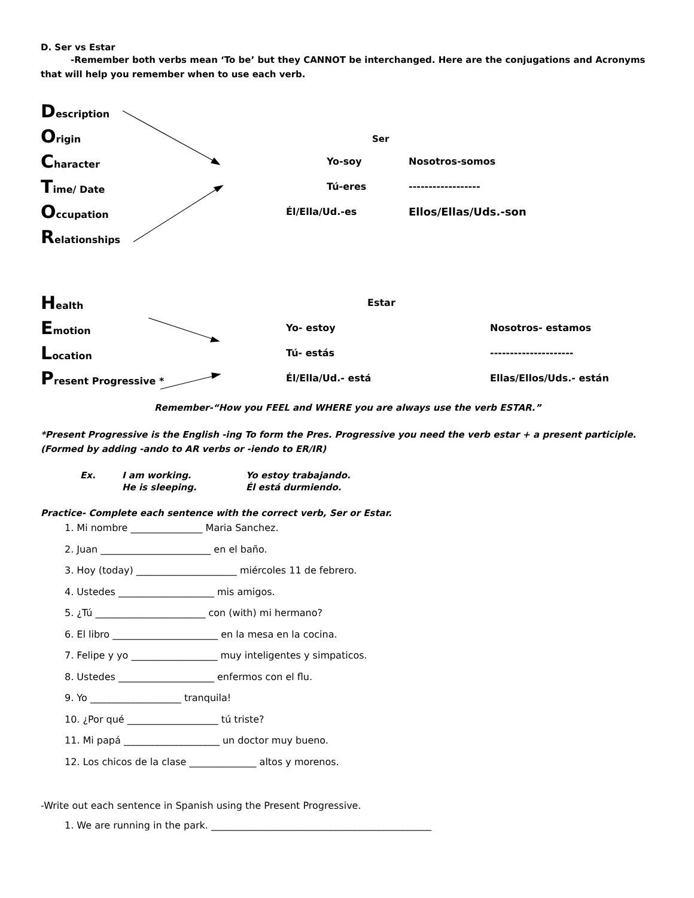D. Ser vs Estar
-Remember both verbs mean ‘To be’ but they CANNOT be interchanged. Here are the conjugations and Acronyms that will help you remember when to use each verb.
| D escription | | |
| O rigin | | |
| C haracter | Yo-soy | Nosotros-somos |
| T ime/ Date | Tú-eres | ------------------ |
| O ccupation | Él/Ella/Ud.-es | Ellos/Ellas/Uds.-son |
| R elationships | | |
Ser
| H ealth | Estar | |
| E motion | Yo- estoy | Nosotros- estamos |
| L ocation | Tú- estás | --------------------- |
| P resent Progressive * | Él/Ella/Ud.- está | Ellas/Ellos/Uds.- están |
Remember-“How you FEEL and WHERE you are always use the verb ESTAR.”
*Present Progressive is the English -ing To form the Pres. Progressive you need the verb estar + a present participle. (Formed by adding -ando to AR verbs or -iendo to ER/IR)
| Ex. | I am working. | Yo estoy trabajando. |
| | He is sleeping. | Él está durmiendo. |
Practice- Complete each sentence with the correct verb, Ser or Estar.
1. Mi nombre _______________ Maria Sanchez.
2. Juan _______________________ en el baño.
3. Hoy (today) _____________________ miércoles 11 de febrero.
4. Ustedes ____________________ mis amigos.
5. ¿Tú _______________________ con (with) mi hermano?
6. El libro ______________________ en la mesa en la cocina.
7. Felipe y yo __________________ muy inteligentes y simpaticos.
8. Ustedes ____________________ enfermos con el flu.
9. Yo ___________________ tranquila!
10. ¿Por qué ___________________ tú triste?
11. Mi papá ____________________ un doctor muy bueno.
12. Los chicos de la clase ______________ altos y morenos.
-Write out each sentence in Spanish using the Present Progressive.
1. We are running in the park. ______________________________________________